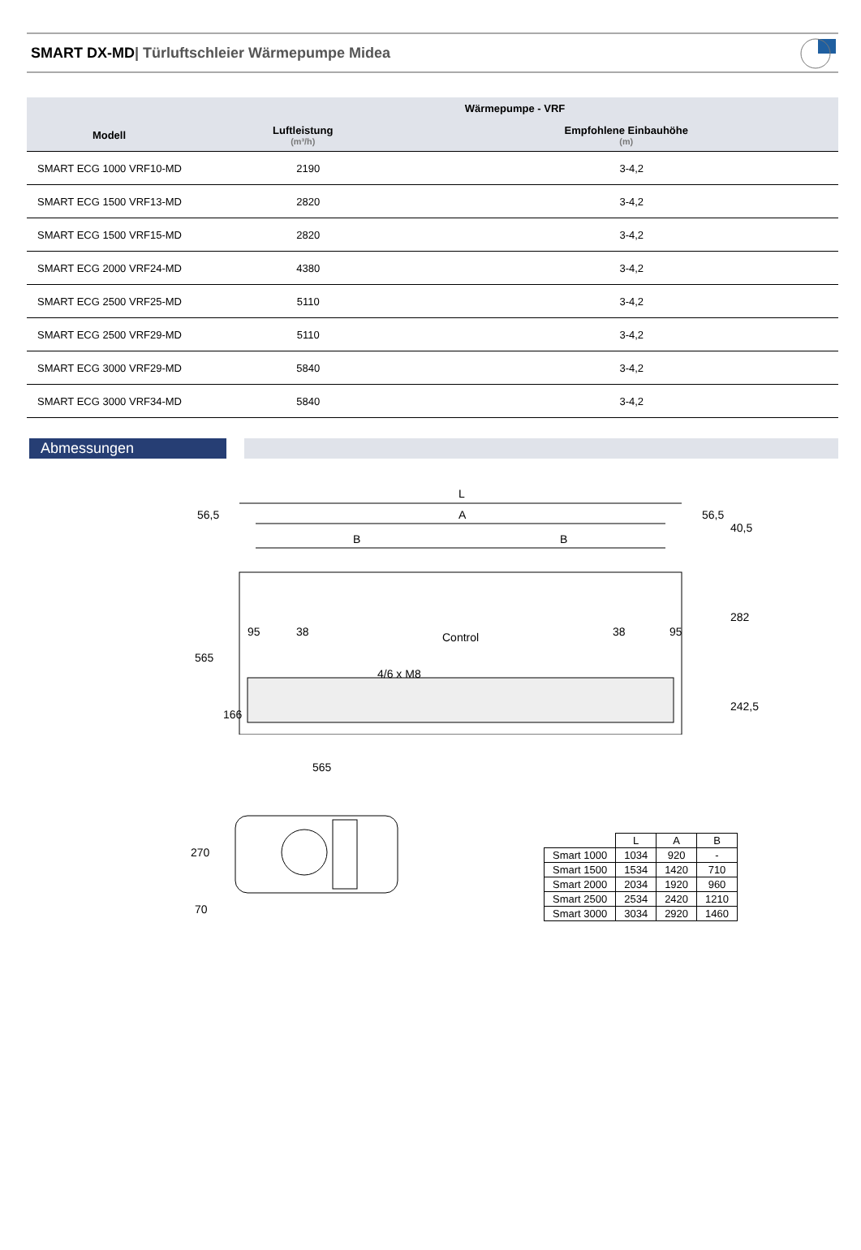SMART DX-MD| Türluftschleier Wärmepumpe Midea
| | Wärmepumpe - VRF | |
| --- | --- | --- |
| Modell | Luftleistung (m³/h) | Empfohlene Einbauhöhe (m) |
| SMART ECG 1000 VRF10-MD | 2190 | 3-4,2 |
| SMART ECG 1500 VRF13-MD | 2820 | 3-4,2 |
| SMART ECG 1500 VRF15-MD | 2820 | 3-4,2 |
| SMART ECG 2000 VRF24-MD | 4380 | 3-4,2 |
| SMART ECG 2500 VRF25-MD | 5110 | 3-4,2 |
| SMART ECG 2500 VRF29-MD | 5110 | 3-4,2 |
| SMART ECG 3000 VRF29-MD | 5840 | 3-4,2 |
| SMART ECG 3000 VRF34-MD | 5840 | 3-4,2 |
Abmessungen
L
A
B
B
56,5
56,5
Control
4/6 x M8
565
166
40,5
282
242,5
95
38
38
95
565
270
70
| | L | A | B |
| --- | --- | --- | --- |
| Smart 1000 | 1034 | 920 | - |
| Smart 1500 | 1534 | 1420 | 710 |
| Smart 2000 | 2034 | 1920 | 960 |
| Smart 2500 | 2534 | 2420 | 1210 |
| Smart 3000 | 3034 | 2920 | 1460 |